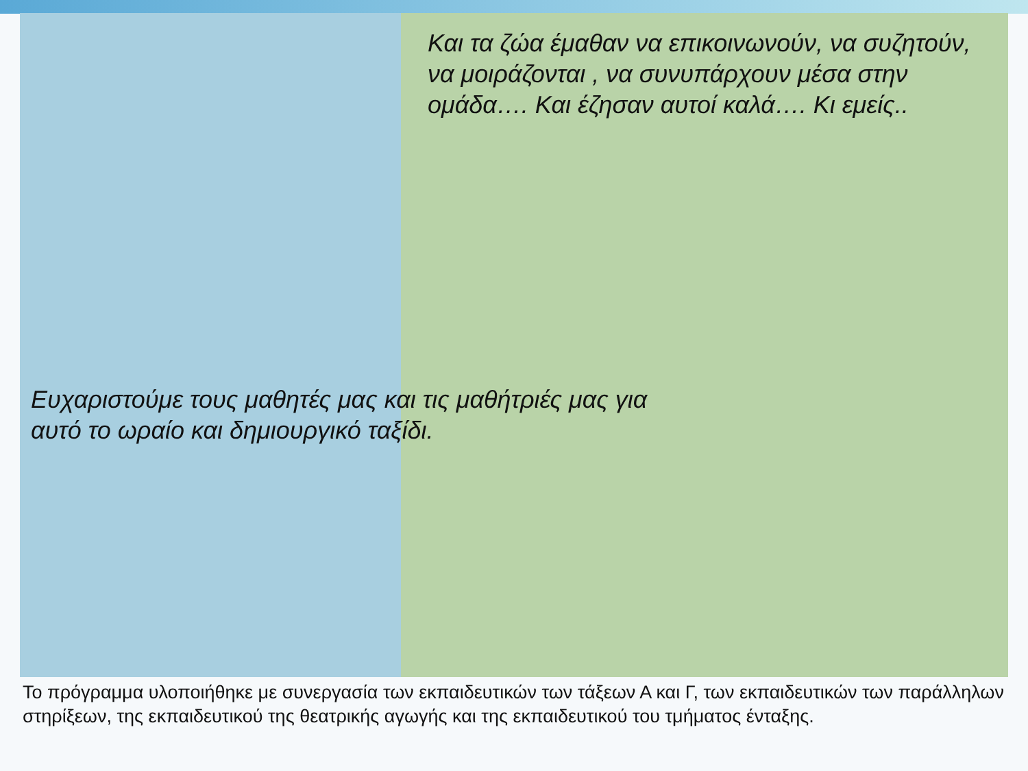Και τα ζώα έμαθαν να επικοινωνούν, να συζητούν, να μοιράζονται , να συνυπάρχουν μέσα στην ομάδα…. Και έζησαν αυτοί καλά…. Κι εμείς..
Ευχαριστούμε τους μαθητές μας και τις μαθήτριές μας για αυτό το ωραίο και δημιουργικό ταξίδι.
Το πρόγραμμα υλοποιήθηκε με συνεργασία των εκπαιδευτικών των τάξεων Α και Γ, των εκπαιδευτικών των παράλληλων στηρίξεων, της εκπαιδευτικού της θεατρικής αγωγής και της εκπαιδευτικού του τμήματος ένταξης.